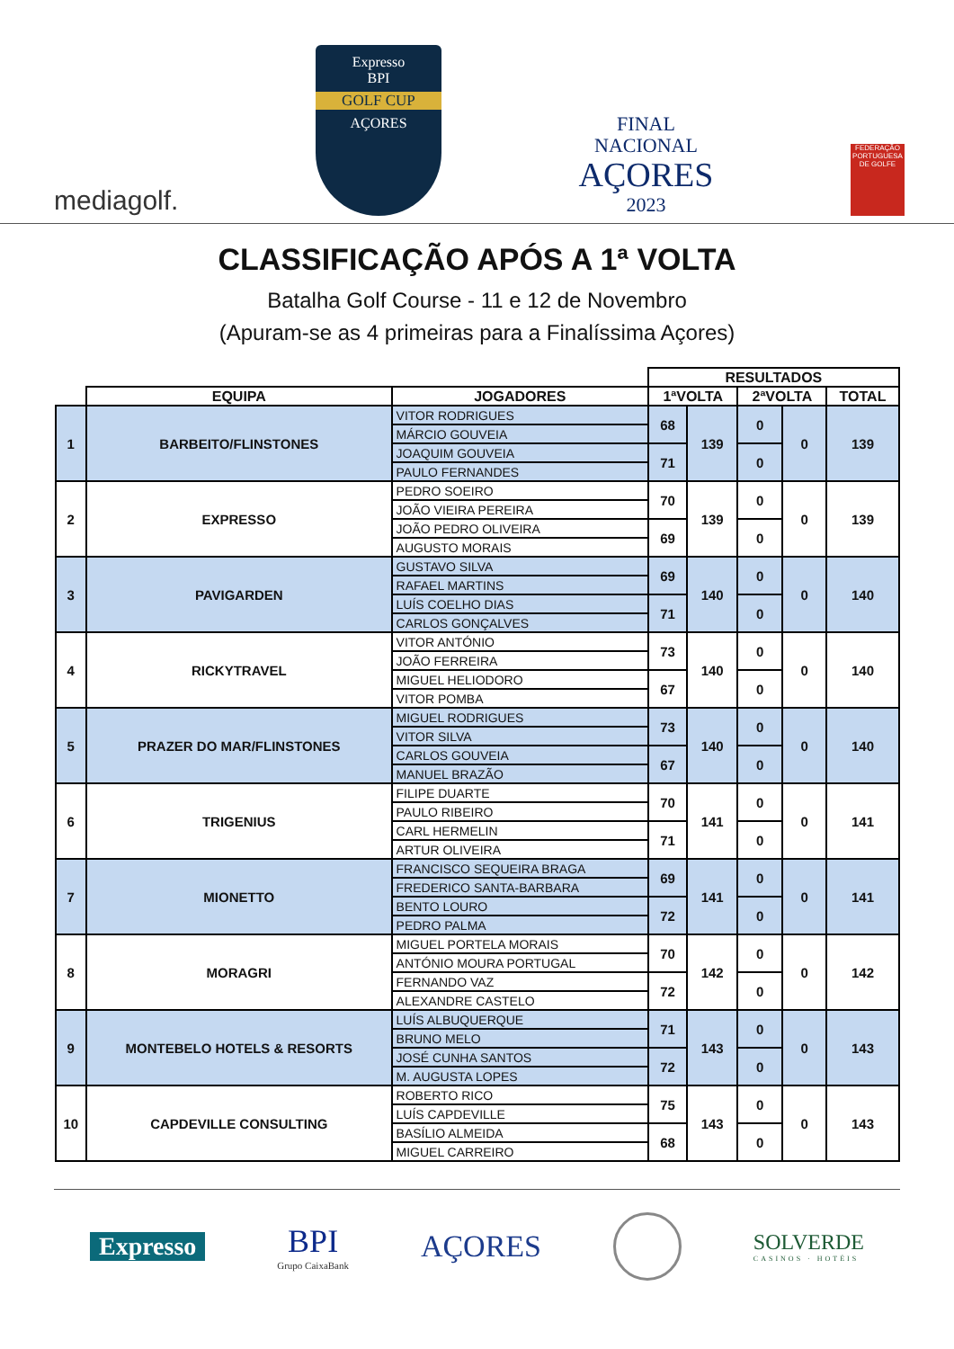mediagolf.
Expresso
BPI
GOLF CUP
AÇORES
FINAL
NACIONAL
AÇORES
2023
FEDERAÇÃO PORTUGUESA DE GOLFE
CLASSIFICAÇÃO APÓS A 1ª VOLTA
Batalha Golf Course - 11 e 12 de Novembro
(Apuram-se as 4 primeiras para a Finalíssima Açores)
| | | | RESULTADOS | | | | |
| --- | --- | --- | --- | --- | --- | --- | --- |
| | EQUIPA | JOGADORES | 1ªVOLTA | | 2ªVOLTA | | TOTAL |
| 1 | BARBEITO/FLINSTONES | VITOR RODRIGUES | 68 | 139 | 0 | 0 | 139 |
| | | MÁRCIO GOUVEIA | | | | | |
| | | JOAQUIM GOUVEIA | 71 | | 0 | | |
| | | PAULO FERNANDES | | | | | |
| 2 | EXPRESSO | PEDRO SOEIRO | 70 | 139 | 0 | 0 | 139 |
| | | JOÃO VIEIRA PEREIRA | | | | | |
| | | JOÃO PEDRO OLIVEIRA | 69 | | 0 | | |
| | | AUGUSTO MORAIS | | | | | |
| 3 | PAVIGARDEN | GUSTAVO SILVA | 69 | 140 | 0 | 0 | 140 |
| | | RAFAEL MARTINS | | | | | |
| | | LUÍS COELHO DIAS | 71 | | 0 | | |
| | | CARLOS GONÇALVES | | | | | |
| 4 | RICKYTRAVEL | VITOR ANTÓNIO | 73 | 140 | 0 | 0 | 140 |
| | | JOÃO FERREIRA | | | | | |
| | | MIGUEL HELIODORO | 67 | | 0 | | |
| | | VITOR POMBA | | | | | |
| 5 | PRAZER DO MAR/FLINSTONES | MIGUEL RODRIGUES | 73 | 140 | 0 | 0 | 140 |
| | | VITOR SILVA | | | | | |
| | | CARLOS GOUVEIA | 67 | | 0 | | |
| | | MANUEL BRAZÃO | | | | | |
| 6 | TRIGENIUS | FILIPE DUARTE | 70 | 141 | 0 | 0 | 141 |
| | | PAULO RIBEIRO | | | | | |
| | | CARL HERMELIN | 71 | | 0 | | |
| | | ARTUR OLIVEIRA | | | | | |
| 7 | MIONETTO | FRANCISCO SEQUEIRA BRAGA | 69 | 141 | 0 | 0 | 141 |
| | | FREDERICO SANTA-BARBARA | | | | | |
| | | BENTO LOURO | 72 | | 0 | | |
| | | PEDRO PALMA | | | | | |
| 8 | MORAGRI | MIGUEL PORTELA MORAIS | 70 | 142 | 0 | 0 | 142 |
| | | ANTÓNIO MOURA PORTUGAL | | | | | |
| | | FERNANDO VAZ | 72 | | 0 | | |
| | | ALEXANDRE CASTELO | | | | | |
| 9 | MONTEBELO HOTELS & RESORTS | LUÍS ALBUQUERQUE | 71 | 143 | 0 | 0 | 143 |
| | | BRUNO MELO | | | | | |
| | | JOSÉ CUNHA SANTOS | 72 | | 0 | | |
| | | M. AUGUSTA LOPES | | | | | |
| 10 | CAPDEVILLE CONSULTING | ROBERTO RICO | 75 | 143 | 0 | 0 | 143 |
| | | LUÍS CAPDEVILLE | | | | | |
| | | BASÍLIO ALMEIDA | 68 | | 0 | | |
| | | MIGUEL CARREIRO | | | | | |
Expresso
BPI
Grupo CaixaBank
AÇORES
SOLVERDE
CASINOS · HOTÉIS